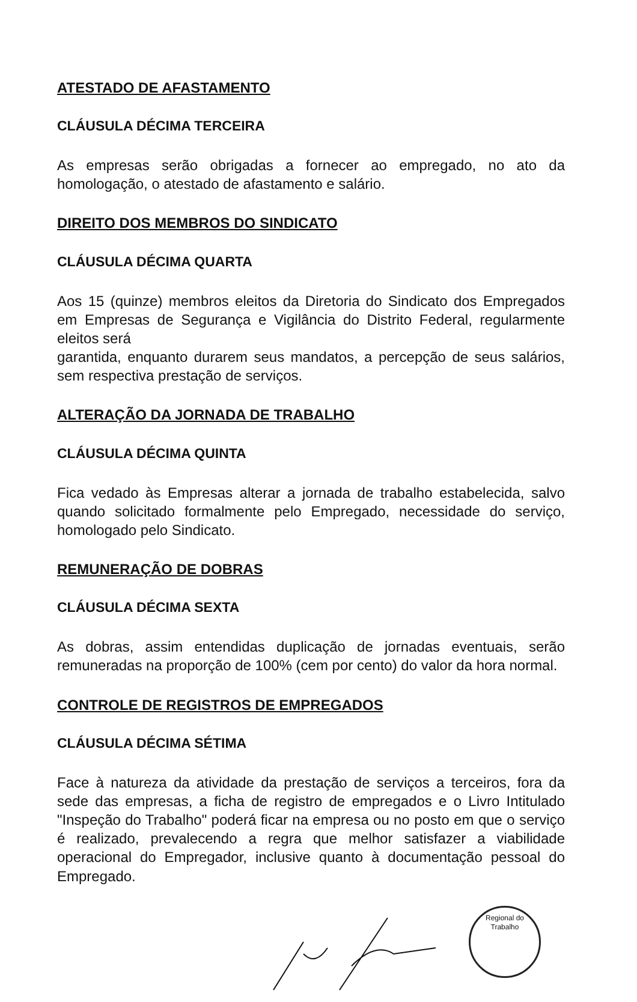ATESTADO DE AFASTAMENTO
CLÁUSULA DÉCIMA TERCEIRA
As empresas serão obrigadas a fornecer ao empregado, no ato da homologação, o atestado de afastamento e salário.
DIREITO DOS MEMBROS DO SINDICATO
CLÁUSULA DÉCIMA QUARTA
Aos 15 (quinze) membros eleitos da Diretoria do Sindicato dos Empregados em Empresas de Segurança e Vigilância do Distrito Federal, regularmente eleitos será
garantida, enquanto durarem seus mandatos, a percepção de seus salários, sem respectiva prestação de serviços.
ALTERAÇÃO DA JORNADA DE TRABALHO
CLÁUSULA DÉCIMA QUINTA
Fica vedado às Empresas alterar a jornada de trabalho estabelecida, salvo quando solicitado formalmente pelo Empregado, necessidade do serviço, homologado pelo Sindicato.
REMUNERAÇÃO DE DOBRAS
CLÁUSULA DÉCIMA SEXTA
As dobras, assim entendidas duplicação de jornadas eventuais, serão remuneradas na proporção de 100% (cem por cento) do valor da hora normal.
CONTROLE DE REGISTROS DE EMPREGADOS
CLÁUSULA DÉCIMA SÉTIMA
Face à natureza da atividade da prestação de serviços a terceiros, fora da sede das empresas, a ficha de registro de empregados e o Livro Intitulado "Inspeção do Trabalho" poderá ficar na empresa ou no posto em que o serviço é realizado, prevalecendo a regra que melhor satisfazer a viabilidade operacional do Empregador, inclusive quanto à documentação pessoal do Empregado.
Regional do Trabalho